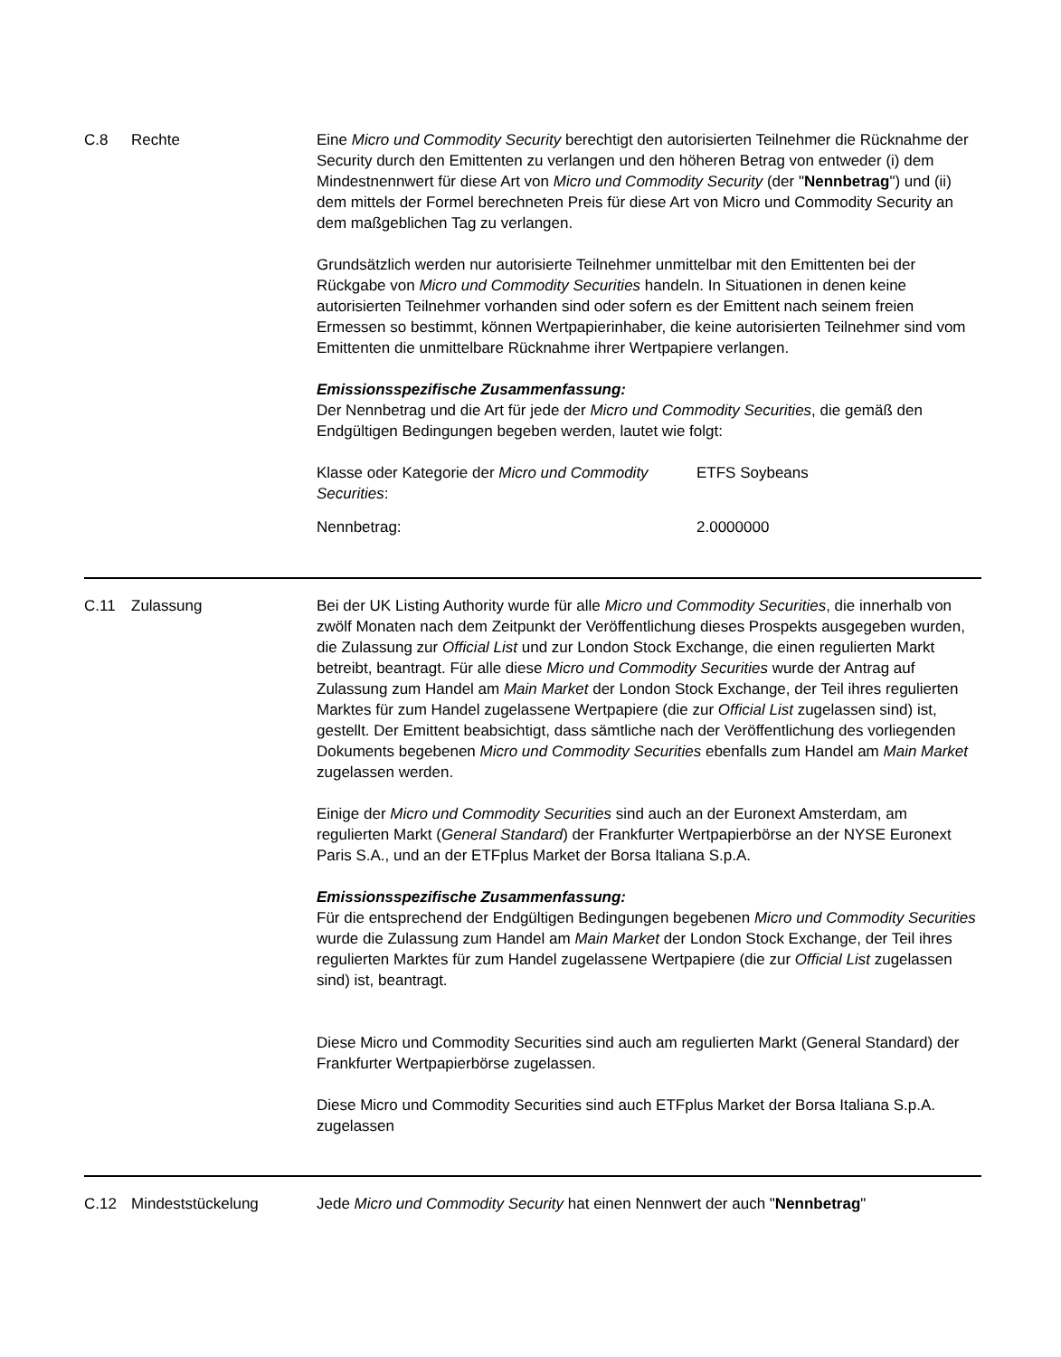C.8 Rechte Eine Micro und Commodity Security berechtigt den autorisierten Teilnehmer die Rücknahme der Security durch den Emittenten zu verlangen und den höheren Betrag von entweder (i) dem Mindestnennwert für diese Art von Micro und Commodity Security (der "Nennbetrag") und (ii) dem mittels der Formel berechneten Preis für diese Art von Micro und Commodity Security an dem maßgeblichen Tag zu verlangen.
Grundsätzlich werden nur autorisierte Teilnehmer unmittelbar mit den Emittenten bei der Rückgabe von Micro und Commodity Securities handeln. In Situationen in denen keine autorisierten Teilnehmer vorhanden sind oder sofern es der Emittent nach seinem freien Ermessen so bestimmt, können Wertpapierinhaber, die keine autorisierten Teilnehmer sind vom Emittenten die unmittelbare Rücknahme ihrer Wertpapiere verlangen.
Emissionsspezifische Zusammenfassung:
Der Nennbetrag und die Art für jede der Micro und Commodity Securities, die gemäß den Endgültigen Bedingungen begeben werden, lautet wie folgt:
| Klasse oder Kategorie der Micro und Commodity Securities : | ETFS Soybeans |
| Nennbetrag: | 2.0000000 |
C.11 Zulassung Bei der UK Listing Authority wurde für alle Micro und Commodity Securities, die innerhalb von zwölf Monaten nach dem Zeitpunkt der Veröffentlichung dieses Prospekts ausgegeben wurden, die Zulassung zur Official List und zur London Stock Exchange, die einen regulierten Markt betreibt, beantragt. Für alle diese Micro und Commodity Securities wurde der Antrag auf Zulassung zum Handel am Main Market der London Stock Exchange, der Teil ihres regulierten Marktes für zum Handel zugelassene Wertpapiere (die zur Official List zugelassen sind) ist, gestellt. Der Emittent beabsichtigt, dass sämtliche nach der Veröffentlichung des vorliegenden Dokuments begebenen Micro und Commodity Securities ebenfalls zum Handel am Main Market zugelassen werden.
Einige der Micro und Commodity Securities sind auch an der Euronext Amsterdam, am regulierten Markt (General Standard) der Frankfurter Wertpapierbörse an der NYSE Euronext Paris S.A., und an der ETFplus Market der Borsa Italiana S.p.A.
Emissionsspezifische Zusammenfassung:
Für die entsprechend der Endgültigen Bedingungen begebenen Micro und Commodity Securities wurde die Zulassung zum Handel am Main Market der London Stock Exchange, der Teil ihres regulierten Marktes für zum Handel zugelassene Wertpapiere (die zur Official List zugelassen sind) ist, beantragt.
Diese Micro und Commodity Securities sind auch am regulierten Markt (General Standard) der Frankfurter Wertpapierbörse zugelassen.
Diese Micro und Commodity Securities sind auch ETFplus Market der Borsa Italiana S.p.A. zugelassen
C.12 Mindeststückelung Jede Micro und Commodity Security hat einen Nennwert der auch "Nennbetrag"